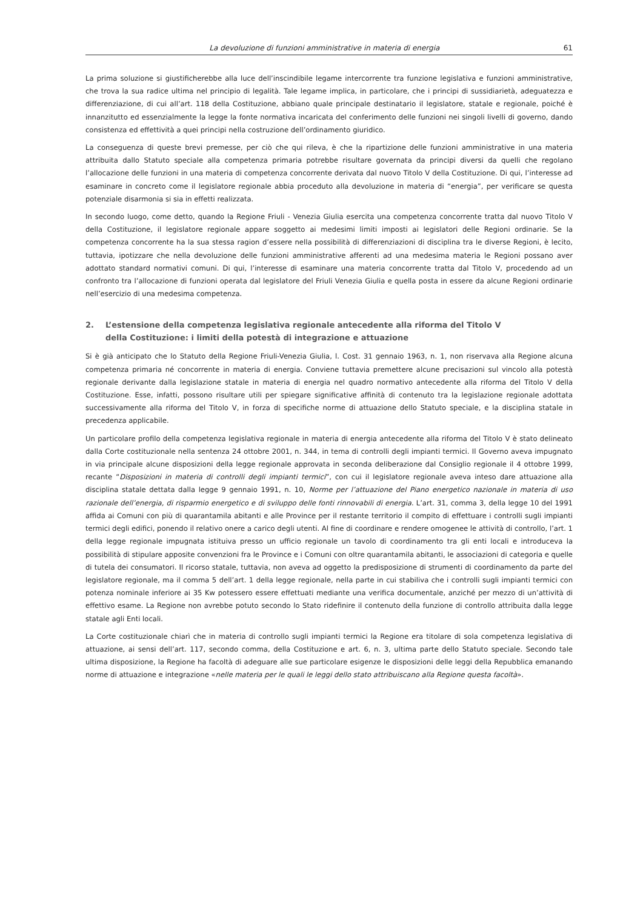La devoluzione di funzioni amministrative in materia di energia 61
La prima soluzione si giustificherebbe alla luce dell’inscindibile legame intercorrente tra funzione legislativa e funzioni amministrative, che trova la sua radice ultima nel principio di legalità. Tale legame implica, in particolare, che i principi di sussidiarietà, adeguatezza e differenziazione, di cui all’art. 118 della Costituzione, abbiano quale principale destinatario il legislatore, statale e regionale, poiché è innanzitutto ed essenzialmente la legge la fonte normativa incaricata del conferimento delle funzioni nei singoli livelli di governo, dando consistenza ed effettività a quei principi nella costruzione dell’ordinamento giuridico.
La conseguenza di queste brevi premesse, per ciò che qui rileva, è che la ripartizione delle funzioni amministrative in una materia attribuita dallo Statuto speciale alla competenza primaria potrebbe risultare governata da principi diversi da quelli che regolano l’allocazione delle funzioni in una materia di competenza concorrente derivata dal nuovo Titolo V della Costituzione. Di qui, l’interesse ad esaminare in concreto come il legislatore regionale abbia proceduto alla devoluzione in materia di “energia”, per verificare se questa potenziale disarmonia si sia in effetti realizzata.
In secondo luogo, come detto, quando la Regione Friuli - Venezia Giulia esercita una competenza concorrente tratta dal nuovo Titolo V della Costituzione, il legislatore regionale appare soggetto ai medesimi limiti imposti ai legislatori delle Regioni ordinarie. Se la competenza concorrente ha la sua stessa ragion d’essere nella possibilità di differenziazioni di disciplina tra le diverse Regioni, è lecito, tuttavia, ipotizzare che nella devoluzione delle funzioni amministrative afferenti ad una medesima materia le Regioni possano aver adottato standard normativi comuni. Di qui, l’interesse di esaminare una materia concorrente tratta dal Titolo V, procedendo ad un confronto tra l’allocazione di funzioni operata dal legislatore del Friuli Venezia Giulia e quella posta in essere da alcune Regioni ordinarie nell’esercizio di una medesima competenza.
2. L’estensione della competenza legislativa regionale antecedente alla riforma del Titolo V
della Costituzione: i limiti della potestà di integrazione e attuazione
Si è già anticipato che lo Statuto della Regione Friuli-Venezia Giulia, l. Cost. 31 gennaio 1963, n. 1, non riservava alla Regione alcuna competenza primaria né concorrente in materia di energia. Conviene tuttavia premettere alcune precisazioni sul vincolo alla potestà regionale derivante dalla legislazione statale in materia di energia nel quadro normativo antecedente alla riforma del Titolo V della Costituzione. Esse, infatti, possono risultare utili per spiegare significative affinità di contenuto tra la legislazione regionale adottata successivamente alla riforma del Titolo V, in forza di specifiche norme di attuazione dello Statuto speciale, e la disciplina statale in precedenza applicabile.
Un particolare profilo della competenza legislativa regionale in materia di energia antecedente alla riforma del Titolo V è stato delineato dalla Corte costituzionale nella sentenza 24 ottobre 2001, n. 344, in tema di controlli degli impianti termici. Il Governo aveva impugnato in via principale alcune disposizioni della legge regionale approvata in seconda deliberazione dal Consiglio regionale il 4 ottobre 1999, recante “Disposizioni in materia di controlli degli impianti termici”, con cui il legislatore regionale aveva inteso dare attuazione alla disciplina statale dettata dalla legge 9 gennaio 1991, n. 10, Norme per l’attuazione del Piano energetico nazionale in materia di uso razionale dell’energia, di risparmio energetico e di sviluppo delle fonti rinnovabili di energia. L’art. 31, comma 3, della legge 10 del 1991 affida ai Comuni con più di quarantamila abitanti e alle Province per il restante territorio il compito di effettuare i controlli sugli impianti termici degli edifici, ponendo il relativo onere a carico degli utenti. Al fine di coordinare e rendere omogenee le attività di controllo, l’art. 1 della legge regionale impugnata istituiva presso un ufficio regionale un tavolo di coordinamento tra gli enti locali e introduceva la possibilità di stipulare apposite convenzioni fra le Province e i Comuni con oltre quarantamila abitanti, le associazioni di categoria e quelle di tutela dei consumatori. Il ricorso statale, tuttavia, non aveva ad oggetto la predisposizione di strumenti di coordinamento da parte del legislatore regionale, ma il comma 5 dell’art. 1 della legge regionale, nella parte in cui stabiliva che i controlli sugli impianti termici con potenza nominale inferiore ai 35 Kw potessero essere effettuati mediante una verifica documentale, anziché per mezzo di un’attività di effettivo esame. La Regione non avrebbe potuto secondo lo Stato ridefinire il contenuto della funzione di controllo attribuita dalla legge statale agli Enti locali.
La Corte costituzionale chiarì che in materia di controllo sugli impianti termici la Regione era titolare di sola competenza legislativa di attuazione, ai sensi dell’art. 117, secondo comma, della Costituzione e art. 6, n. 3, ultima parte dello Statuto speciale. Secondo tale ultima disposizione, la Regione ha facoltà di adeguare alle sue particolare esigenze le disposizioni delle leggi della Repubblica emanando norme di attuazione e integrazione «nelle materia per le quali le leggi dello stato attribuiscano alla Regione questa facoltà».